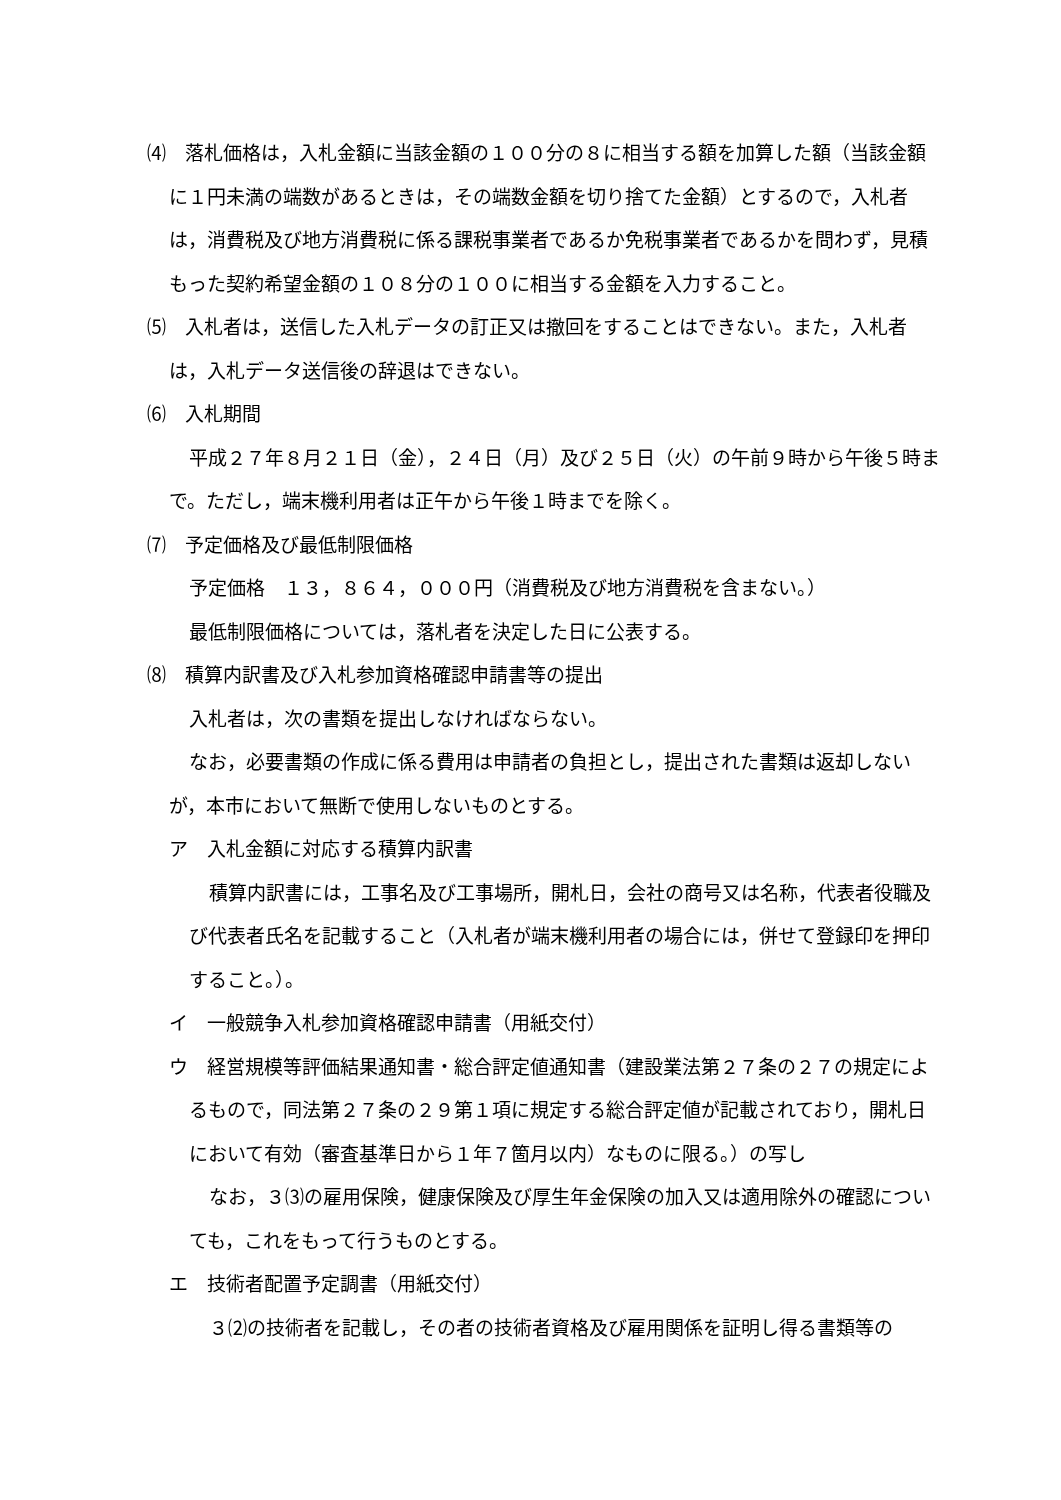⑷　落札価格は，入札金額に当該金額の１００分の８に相当する額を加算した額（当該金額に１円未満の端数があるときは，その端数金額を切り捨てた金額）とするので，入札者は，消費税及び地方消費税に係る課税事業者であるか免税事業者であるかを問わず，見積もった契約希望金額の１０８分の１００に相当する金額を入力すること。
⑸　入札者は，送信した入札データの訂正又は撤回をすることはできない。また，入札者は，入札データ送信後の辞退はできない。
⑹　入札期間
平成２７年８月２１日（金），２４日（月）及び２５日（火）の午前９時から午後５時まで。ただし，端末機利用者は正午から午後１時までを除く。
⑺　予定価格及び最低制限価格
予定価格　１３，８６４，０００円（消費税及び地方消費税を含まない。）
最低制限価格については，落札者を決定した日に公表する。
⑻　積算内訳書及び入札参加資格確認申請書等の提出
入札者は，次の書類を提出しなければならない。
なお，必要書類の作成に係る費用は申請者の負担とし，提出された書類は返却しないが，本市において無断で使用しないものとする。
ア　入札金額に対応する積算内訳書
積算内訳書には，工事名及び工事場所，開札日，会社の商号又は名称，代表者役職及び代表者氏名を記載すること（入札者が端末機利用者の場合には，併せて登録印を押印すること。）。
イ　一般競争入札参加資格確認申請書（用紙交付）
ウ　経営規模等評価結果通知書・総合評定値通知書（建設業法第２７条の２７の規定によるもので，同法第２７条の２９第１項に規定する総合評定値が記載されており，開札日において有効（審査基準日から１年７箇月以内）なものに限る。）の写し
なお，３⑶の雇用保険，健康保険及び厚生年金保険の加入又は適用除外の確認についても，これをもって行うものとする。
エ　技術者配置予定調書（用紙交付）
３⑵の技術者を記載し，その者の技術者資格及び雇用関係を証明し得る書類等の